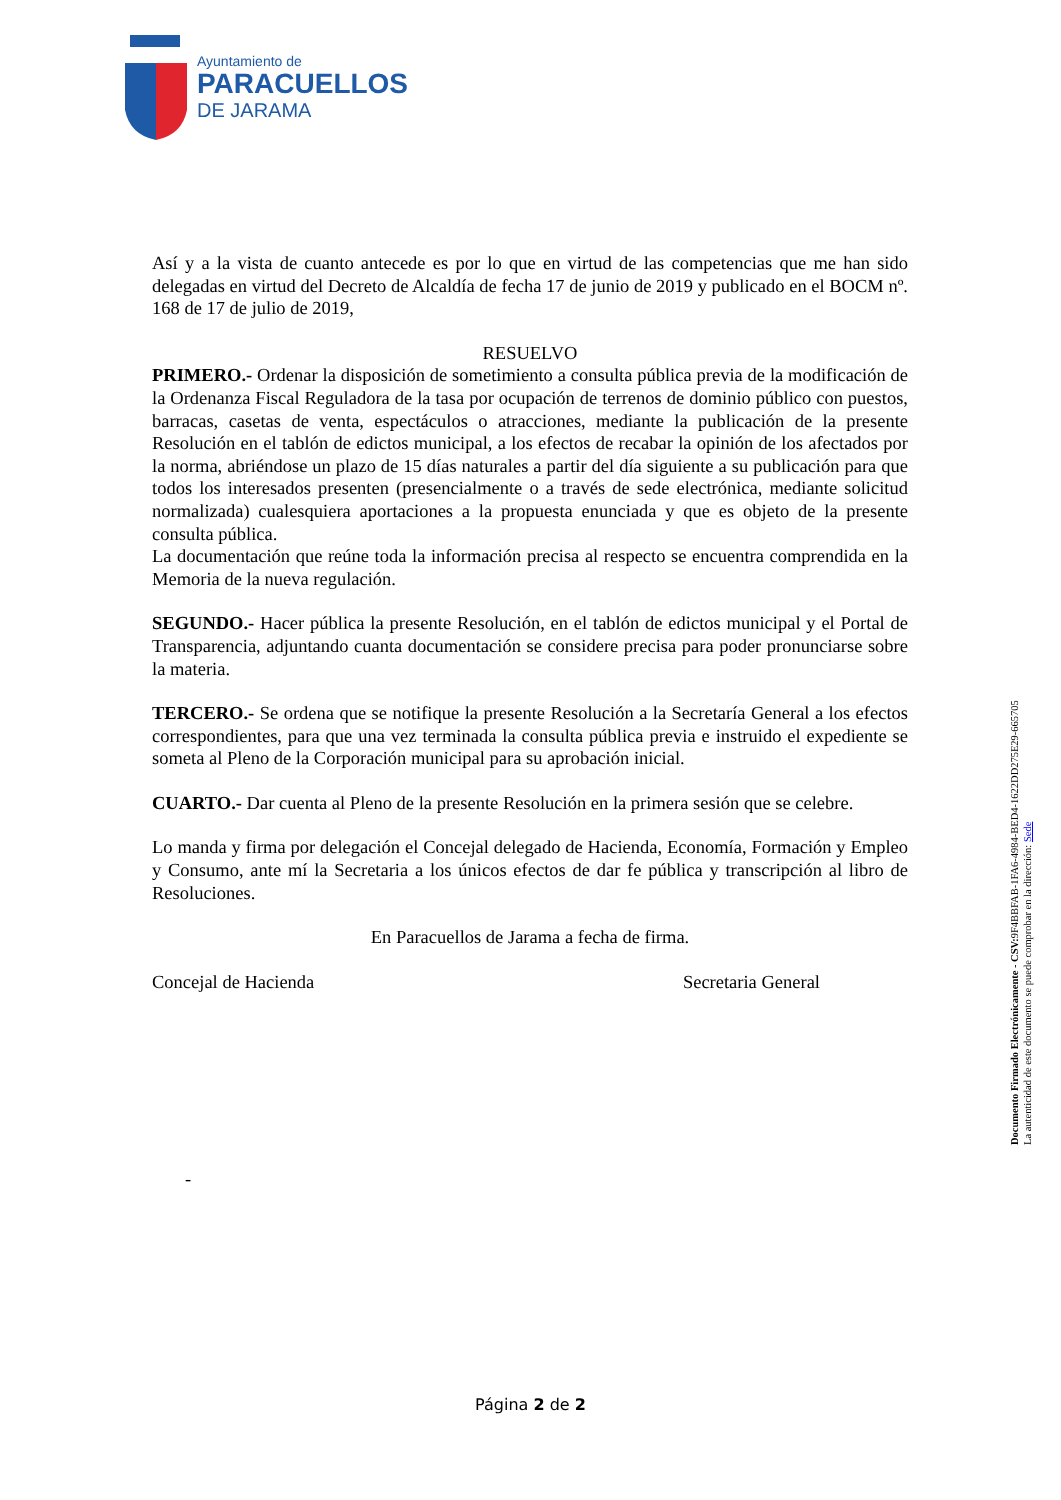Ayuntamiento de
PARACUELLOS
DE JARAMA
Así y a la vista de cuanto antecede es por lo que en virtud de las competencias que me han sido delegadas en virtud del Decreto de Alcaldía de fecha 17 de junio de 2019 y publicado en el BOCM nº. 168 de 17 de julio de 2019,
RESUELVO
PRIMERO.- Ordenar la disposición de sometimiento a consulta pública previa de la modificación de la Ordenanza Fiscal Reguladora de la tasa por ocupación de terrenos de dominio público con puestos, barracas, casetas de venta, espectáculos o atracciones, mediante la publicación de la presente Resolución en el tablón de edictos municipal, a los efectos de recabar la opinión de los afectados por la norma, abriéndose un plazo de 15 días naturales a partir del día siguiente a su publicación para que todos los interesados presenten (presencialmente o a través de sede electrónica, mediante solicitud normalizada) cualesquiera aportaciones a la propuesta enunciada y que es objeto de la presente consulta pública.
La documentación que reúne toda la información precisa al respecto se encuentra comprendida en la Memoria de la nueva regulación.
SEGUNDO.- Hacer pública la presente Resolución, en el tablón de edictos municipal y el Portal de Transparencia, adjuntando cuanta documentación se considere precisa para poder pronunciarse sobre la materia.
TERCERO.- Se ordena que se notifique la presente Resolución a la Secretaría General a los efectos correspondientes, para que una vez terminada la consulta pública previa e instruido el expediente se someta al Pleno de la Corporación municipal para su aprobación inicial.
CUARTO.- Dar cuenta al Pleno de la presente Resolución en la primera sesión que se celebre.
Lo manda y firma por delegación el Concejal delegado de Hacienda, Economía, Formación y Empleo y Consumo, ante mí la Secretaria a los únicos efectos de dar fe pública y transcripción al libro de Resoluciones.
En Paracuellos de Jarama a fecha de firma.
Concejal de Hacienda Secretaria General
-
Documento Firmado Electrónicamente - CSV: 9F4BBFAB-1FA6-4984-BED4-1622DD275E29-665705
La autenticidad de este documento se puede comprobar en la dirección: Sede
Página 2 de 2